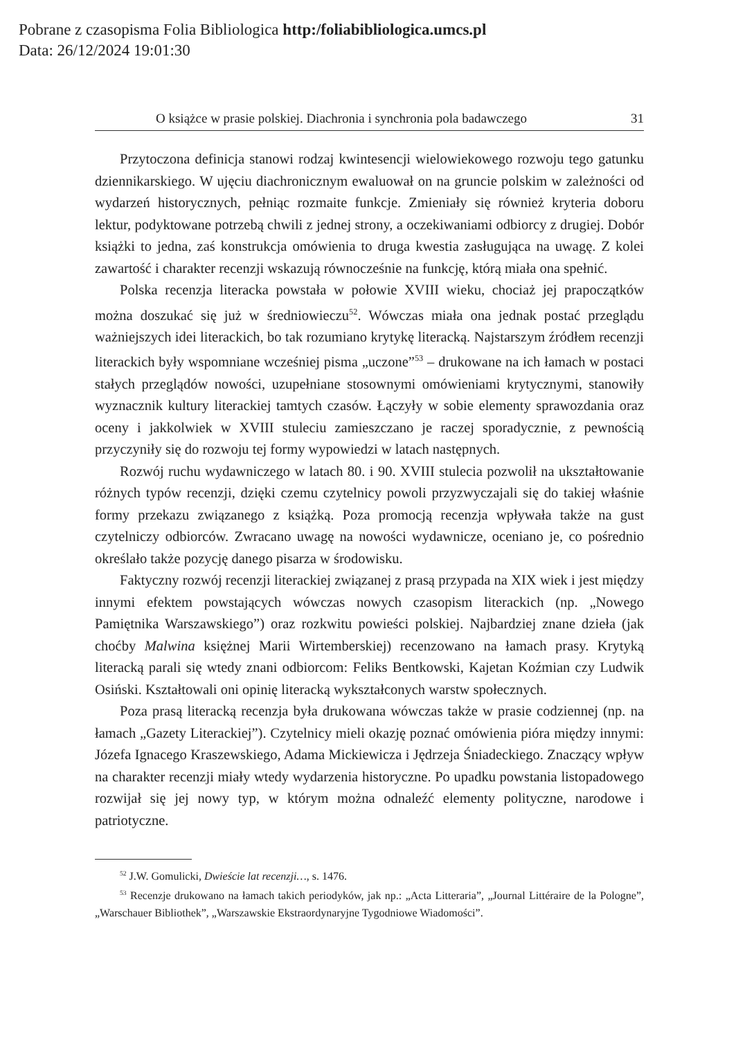Pobrane z czasopisma Folia Bibliologica http:/foliabibliologica.umcs.pl
Data: 26/12/2024 19:01:30
O książce w prasie polskiej. Diachronia i synchronia pola badawczego 31
Przytoczona definicja stanowi rodzaj kwintesencji wielowiekowego rozwoju tego gatunku dziennikarskiego. W ujęciu diachronicznym ewaluował on na gruncie polskim w zależności od wydarzeń historycznych, pełniąc rozmaite funkcje. Zmieniały się również kryteria doboru lektur, podyktowane potrzebą chwili z jednej strony, a oczekiwaniami odbiorcy z drugiej. Dobór książki to jedna, zaś konstrukcja omówienia to druga kwestia zasługująca na uwagę. Z kolei zawartość i charakter recenzji wskazują równocześnie na funkcję, którą miała ona spełnić.
Polska recenzja literacka powstała w połowie XVIII wieku, chociaż jej prapoczątków można doszukać się już w średniowieczu<sup>52</sup>. Wówczas miała ona jednak postać przeglądu ważniejszych idei literackich, bo tak rozumiano krytykę literacką. Najstarszym źródłem recenzji literackich były wspomniane wcześniej pisma „uczone”<sup>53</sup> – drukowane na ich łamach w postaci stałych przeglądów nowości, uzupełniane stosownymi omówieniami krytycznymi, stanowiły wyznacznik kultury literackiej tamtych czasów. Łączyły w sobie elementy sprawozdania oraz oceny i jakkolwiek w XVIII stuleciu zamieszczano je raczej sporadycznie, z pewnością przyczyniły się do rozwoju tej formy wypowiedzi w latach następnych.
Rozwój ruchu wydawniczego w latach 80. i 90. XVIII stulecia pozwolił na ukształtowanie różnych typów recenzji, dzięki czemu czytelnicy powoli przyzwyczajali się do takiej właśnie formy przekazu związanego z książką. Poza promocją recenzja wpływała także na gust czytelniczy odbiorców. Zwracano uwagę na nowości wydawnicze, oceniano je, co pośrednio określało także pozycję danego pisarza w środowisku.
Faktyczny rozwój recenzji literackiej związanej z prasą przypada na XIX wiek i jest między innymi efektem powstających wówczas nowych czasopism literackich (np. „Nowego Pamiętnika Warszawskiego”) oraz rozkwitu powieści polskiej. Najbardziej znane dzieła (jak choćby Malwina księżnej Marii Wirtemberskiej) recenzowano na łamach prasy. Krytyką literacką parali się wtedy znani odbiorcom: Feliks Bentkowski, Kajetan Koźmian czy Ludwik Osiński. Kształtowali oni opinię literacką wykształconych warstw społecznych.
Poza prasą literacką recenzja była drukowana wówczas także w prasie codziennej (np. na łamach „Gazety Literackiej”). Czytelnicy mieli okazję poznać omówienia pióra między innymi: Józefa Ignacego Kraszewskiego, Adama Mickiewicza i Jędrzeja Śniadeckiego. Znaczący wpływ na charakter recenzji miały wtedy wydarzenia historyczne. Po upadku powstania listopadowego rozwijał się jej nowy typ, w którym można odnaleźć elementy polityczne, narodowe i patriotyczne.
<sup>52</sup> J.W. Gomulicki, Dwieście lat recenzji…, s. 1476.
<sup>53</sup> Recenzje drukowano na łamach takich periodyków, jak np.: „Acta Litteraria”, „Journal Littéraire de la Pologne”, „Warschauer Bibliothek”, „Warszawskie Ekstraordynaryjne Tygodniowe Wiadomości”.